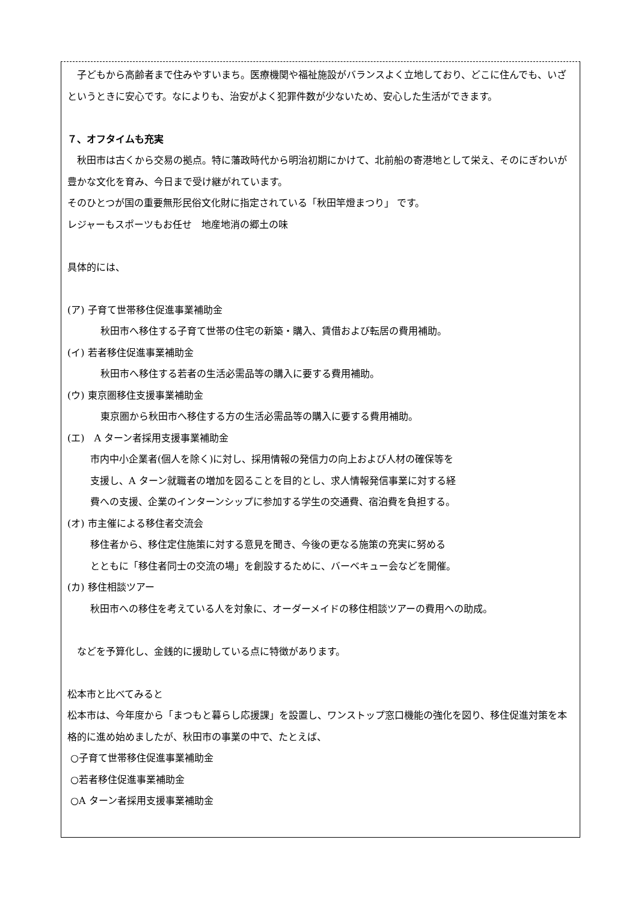子どもから高齢者まで住みやすいまち。医療機関や福祉施設がバランスよく立地しており、どこに住んでも、いざというときに安心です。なによりも、治安がよく犯罪件数が少ないため、安心した生活ができます。
７、オフタイムも充実
　秋田市は古くから交易の拠点。特に藩政時代から明治初期にかけて、北前船の寄港地として栄え、そのにぎわいが豊かな文化を育み、今日まで受け継がれています。
そのひとつが国の重要無形民俗文化財に指定されている「秋田竿燈まつり」 です。
レジャーもスポーツもお任せ　地産地消の郷土の味
具体的には、
(ア) 子育て世帯移住促進事業補助金
秋田市へ移住する子育て世帯の住宅の新築・購入、賃借および転居の費用補助。
(イ) 若者移住促進事業補助金
秋田市へ移住する若者の生活必需品等の購入に要する費用補助。
(ウ) 東京圏移住支援事業補助金
東京圏から秋田市へ移住する方の生活必需品等の購入に要する費用補助。
(エ)　A ターン者採用支援事業補助金
市内中小企業者(個人を除く)に対し、採用情報の発信力の向上および人材の確保等を
支援し、A ターン就職者の増加を図ることを目的とし、求人情報発信事業に対する経
費への支援、企業のインターンシップに参加する学生の交通費、宿泊費を負担する。
(オ) 市主催による移住者交流会
移住者から、移住定住施策に対する意見を聞き、今後の更なる施策の充実に努める
とともに「移住者同士の交流の場」を創設するために、バーベキュー会などを開催。
(カ) 移住相談ツアー
秋田市への移住を考えている人を対象に、オーダーメイドの移住相談ツアーの費用への助成。
　などを予算化し、金銭的に援助している点に特徴があります。
松本市と比べてみると
松本市は、今年度から「まつもと暮らし応援課」を設置し、ワンストップ窓口機能の強化を図り、移住促進対策を本格的に進め始めましたが、秋田市の事業の中で、たとえば、
○子育て世帯移住促進事業補助金
○若者移住促進事業補助金
○A ターン者採用支援事業補助金